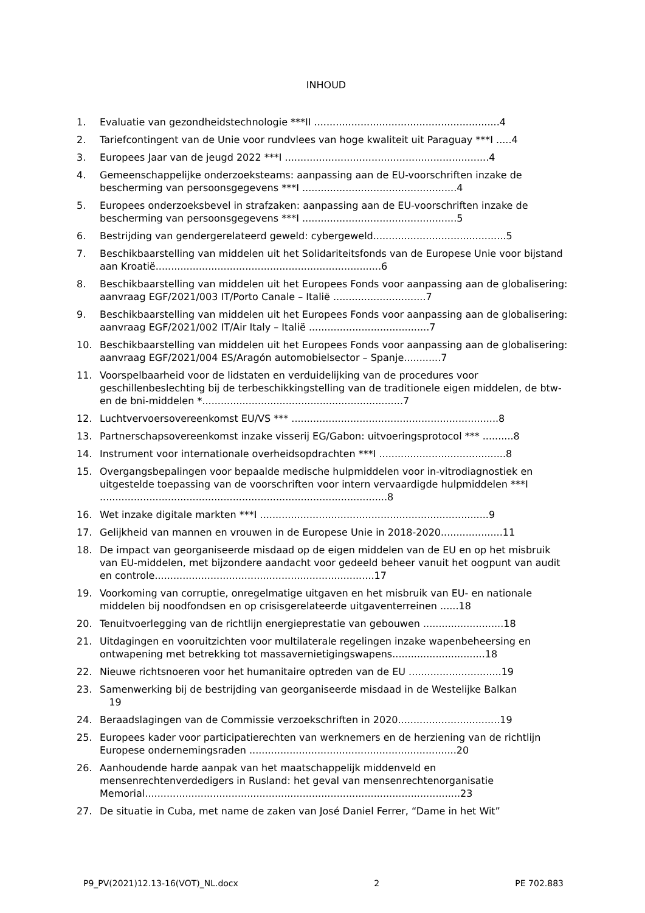INHOUD
1. Evaluatie van gezondheidstechnologie ***II ............................................................4
2. Tariefcontingent van de Unie voor rundvlees van hoge kwaliteit uit Paraguay ***I .....4
3. Europees Jaar van de jeugd 2022 ***I ..................................................................4
4. Gemeenschappelijke onderzoeksteams: aanpassing aan de EU-voorschriften inzake de bescherming van persoonsgegevens ***I ..................................................4
5. Europees onderzoeksbevel in strafzaken: aanpassing aan de EU-voorschriften inzake de bescherming van persoonsgegevens ***I ..................................................5
6. Bestrijding van gendergerelateerd geweld: cybergeweld...........................................5
7. Beschikbaarstelling van middelen uit het Solidariteitsfonds van de Europese Unie voor bijstand aan Kroatië.........................................................................6
8. Beschikbaarstelling van middelen uit het Europees Fonds voor aanpassing aan de globalisering: aanvraag EGF/2021/003 IT/Porto Canale – Italië ..............................7
9. Beschikbaarstelling van middelen uit het Europees Fonds voor aanpassing aan de globalisering: aanvraag EGF/2021/002 IT/Air Italy – Italië .......................................7
10. Beschikbaarstelling van middelen uit het Europees Fonds voor aanpassing aan de globalisering: aanvraag EGF/2021/004 ES/Aragón automobielsector – Spanje............7
11. Voorspelbaarheid voor de lidstaten en verduidelijking van de procedures voor geschillenbeslechting bij de terbeschikkingstelling van de traditionele eigen middelen, de btw- en de bni-middelen *.................................................................7
12. Luchtvervoersovereenkomst EU/VS *** ...................................................................8
13. Partnerschapsovereenkomst inzake visserij EG/Gabon: uitvoeringsprotocol *** ..........8
14. Instrument voor internationale overheidsopdrachten ***I .........................................8
15. Overgangsbepalingen voor bepaalde medische hulpmiddelen voor in-vitrodiagnostiek en uitgestelde toepassing van de voorschriften voor intern vervaardigde hulpmiddelen ***I .............................................................................................8
16. Wet inzake digitale markten ***I ..........................................................................9
17. Gelijkheid van mannen en vrouwen in de Europese Unie in 2018-2020....................11
18. De impact van georganiseerde misdaad op de eigen middelen van de EU en op het misbruik van EU-middelen, met bijzondere aandacht voor gedeeld beheer vanuit het oogpunt van audit en controle.......................................................................17
19. Voorkoming van corruptie, onregelmatige uitgaven en het misbruik van EU- en nationale middelen bij noodfondsen en op crisisgerelateerde uitgaventerreinen ......18
20. Tenuitvoerlegging van de richtlijn energieprestatie van gebouwen ..........................18
21. Uitdagingen en vooruitzichten voor multilaterale regelingen inzake wapenbeheersing en ontwapening met betrekking tot massavernietigingswapens..............................18
22. Nieuwe richtsnoeren voor het humanitaire optreden van de EU ..............................19
23. Samenwerking bij de bestrijding van georganiseerde misdaad in de Westelijke Balkan
19
24. Beraadslagingen van de Commissie verzoekschriften in 2020.................................19
25. Europees kader voor participatierechten van werknemers en de herziening van de richtlijn Europese ondernemingsraden ...................................................................20
26. Aanhoudende harde aanpak van het maatschappelijk middenveld en mensenrechtenverdedigers in Rusland: het geval van mensenrechtenorganisatie Memorial......................................................................................................23
27. De situatie in Cuba, met name de zaken van José Daniel Ferrer, “Dame in het Wit”
P9_PV(2021)12.13-16(VOT)_NL.docx 2 PE 702.883